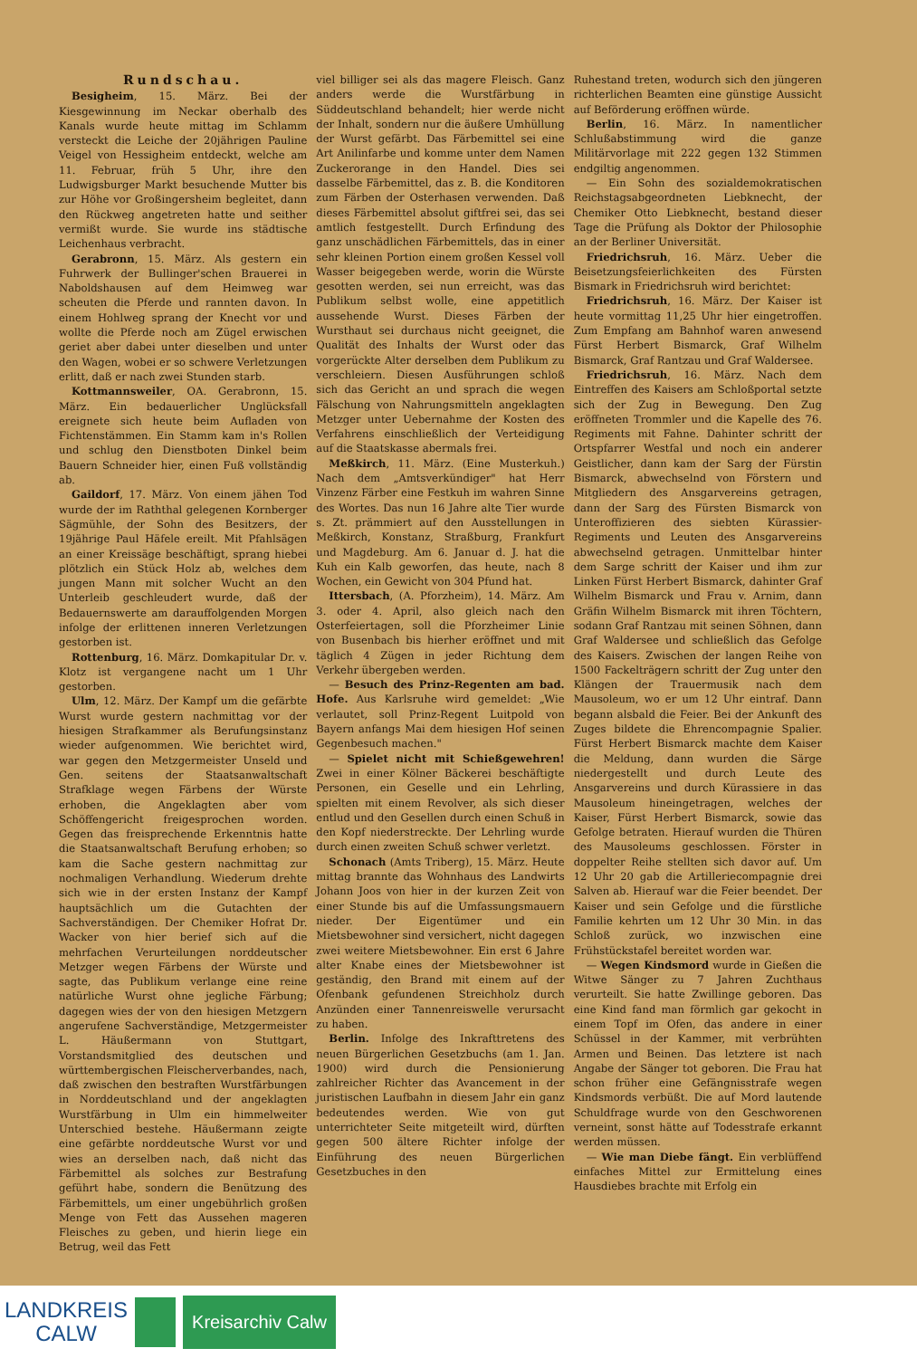Rundschau.
Besigheim, 15. März. Bei der Kiesgewinnung im Neckar oberhalb des Kanals wurde heute mittag im Schlamm versteckt die Leiche der 20jährigen Pauline Veigel von Hessigheim entdeckt, welche am 11. Februar, früh 5 Uhr, ihre den Ludwigsburger Markt besuchende Mutter bis zur Höhe vor Großingersheim begleitet, dann den Rückweg angetreten hatte und seither vermißt wurde. Sie wurde ins städtische Leichenhaus verbracht.
Gerabronn, 15. März. Als gestern ein Fuhrwerk der Bullinger'schen Brauerei in Naboldshausen auf dem Heimweg war scheuten die Pferde und rannten davon. In einem Hohlweg sprang der Knecht vor und wollte die Pferde noch am Zügel erwischen geriet aber dabei unter dieselben und unter den Wagen, wobei er so schwere Verletzungen erlitt, daß er nach zwei Stunden starb.
Kottmannsweiler, OA. Gerabronn, 15. März. Ein bedauerlicher Unglücksfall ereignete sich heute beim Aufladen von Fichtenstämmen. Ein Stamm kam in's Rollen und schlug den Dienstboten Dinkel beim Bauern Schneider hier, einen Fuß vollständig ab.
Gaildorf, 17. März. Von einem jähen Tod wurde der im Raththal gelegenen Kornberger Sägmühle, der Sohn des Besitzers, der 19jährige Paul Häfele ereilt. Mit Pfahlsägen an einer Kreissäge beschäftigt, sprang hiebei plötzlich ein Stück Holz ab, welches dem jungen Mann mit solcher Wucht an den Unterleib geschleudert wurde, daß der Bedauernswerte am darauffolgenden Morgen infolge der erlittenen inneren Verletzungen gestorben ist.
Rottenburg, 16. März. Domkapitular Dr. v. Klotz ist vergangene nacht um 1 Uhr gestorben.
Ulm, 12. März. Der Kampf um die gefärbte Wurst wurde gestern nachmittag vor der hiesigen Strafkammer als Berufungsinstanz wieder aufgenommen. Wie berichtet wird, war gegen den Metzgermeister Unseld und Gen. seitens der Staatsanwaltschaft Strafklage wegen Färbens der Würste erhoben, die Angeklagten aber vom Schöffengericht freigesprochen worden. Gegen das freisprechende Erkenntnis hatte die Staatsanwaltschaft Berufung erhoben; so kam die Sache gestern nachmittag zur nochmaligen Verhandlung. Wiederum drehte sich wie in der ersten Instanz der Kampf hauptsächlich um die Gutachten der Sachverständigen. Der Chemiker Hofrat Dr. Wacker von hier berief sich auf die mehrfachen Verurteilungen norddeutscher Metzger wegen Färbens der Würste und sagte, das Publikum verlange eine reine natürliche Wurst ohne jegliche Färbung; dagegen wies der von den hiesigen Metzgern angerufene Sachverständige, Metzgermeister L. Häußermann von Stuttgart, Vorstandsmitglied des deutschen und württembergischen Fleischerverbandes, nach, daß zwischen den bestraften Wurstfärbungen in Norddeutschland und der angeklagten Wurstfärbung in Ulm ein himmelweiter Unterschied bestehe. Häußermann zeigte eine gefärbte norddeutsche Wurst vor und wies an derselben nach, daß nicht das Färbemittel als solches zur Bestrafung geführt habe, sondern die Benützung des Färbemittels, um einer ungebührlich großen Menge von Fett das Aussehen mageren Fleisches zu geben, und hierin liege ein Betrug, weil das Fett
viel billiger sei als das magere Fleisch. Ganz anders werde die Wurstfärbung in Süddeutschland behandelt; hier werde nicht der Inhalt, sondern nur die äußere Umhüllung der Wurst gefärbt. Das Färbemittel sei eine Art Anilinfarbe und komme unter dem Namen Zuckerorange in den Handel. Dies sei dasselbe Färbemittel, das z. B. die Konditoren zum Färben der Osterhasen verwenden. Daß dieses Färbemittel absolut giftfrei sei, das sei amtlich festgestellt. Durch Erfindung des ganz unschädlichen Färbemittels, das in einer sehr kleinen Portion einem großen Kessel voll Wasser beigegeben werde, worin die Würste gesotten werden, sei nun erreicht, was das Publikum selbst wolle, eine appetitlich aussehende Wurst. Dieses Färben der Wursthaut sei durchaus nicht geeignet, die Qualität des Inhalts der Wurst oder das vorgerückte Alter derselben dem Publikum zu verschleiern. Diesen Ausführungen schloß sich das Gericht an und sprach die wegen Fälschung von Nahrungsmitteln angeklagten Metzger unter Uebernahme der Kosten des Verfahrens einschließlich der Verteidigung auf die Staatskasse abermals frei.
Meßkirch, 11. März. (Eine Musterkuh.) Nach dem „Amtsverkündiger" hat Herr Vinzenz Färber eine Festkuh im wahren Sinne des Wortes. Das nun 16 Jahre alte Tier wurde s. Zt. prämmiert auf den Ausstellungen in Meßkirch, Konstanz, Straßburg, Frankfurt und Magdeburg. Am 6. Januar d. J. hat die Kuh ein Kalb geworfen, das heute, nach 8 Wochen, ein Gewicht von 304 Pfund hat.
Ittersbach, (A. Pforzheim), 14. März. Am 3. oder 4. April, also gleich nach den Osterfeiertagen, soll die Pforzheimer Linie von Busenbach bis hierher eröffnet und mit täglich 4 Zügen in jeder Richtung dem Verkehr übergeben werden.
— Besuch des Prinz-Regenten am bad. Hofe. Aus Karlsruhe wird gemeldet: „Wie verlautet, soll Prinz-Regent Luitpold von Bayern anfangs Mai dem hiesigen Hof seinen Gegenbesuch machen."
— Spielet nicht mit Schießgewehren! Zwei in einer Kölner Bäckerei beschäftigte Personen, ein Geselle und ein Lehrling, spielten mit einem Revolver, als sich dieser entlud und den Gesellen durch einen Schuß in den Kopf niederstreckte. Der Lehrling wurde durch einen zweiten Schuß schwer verletzt.
Schonach (Amts Triberg), 15. März. Heute mittag brannte das Wohnhaus des Landwirts Johann Joos von hier in der kurzen Zeit von einer Stunde bis auf die Umfassungsmauern nieder. Der Eigentümer und ein Mietsbewohner sind versichert, nicht dagegen zwei weitere Mietsbewohner. Ein erst 6 Jahre alter Knabe eines der Mietsbewohner ist geständig, den Brand mit einem auf der Ofenbank gefundenen Streichholz durch Anzünden einer Tannenreiswelle verursacht zu haben.
Berlin. Infolge des Inkrafttretens des neuen Bürgerlichen Gesetzbuchs (am 1. Jan. 1900) wird durch die Pensionierung zahlreicher Richter das Avancement in der juristischen Laufbahn in diesem Jahr ein ganz bedeutendes werden. Wie von gut unterrichteter Seite mitgeteilt wird, dürften gegen 500 ältere Richter infolge der Einführung des neuen Bürgerlichen Gesetzbuches in den
Ruhestand treten, wodurch sich den jüngeren richterlichen Beamten eine günstige Aussicht auf Beförderung eröffnen würde.
Berlin, 16. März. In namentlicher Schlußabstimmung wird die ganze Militärvorlage mit 222 gegen 132 Stimmen endgiltig angenommen.
— Ein Sohn des sozialdemokratischen Reichstagsabgeordneten Liebknecht, der Chemiker Otto Liebknecht, bestand dieser Tage die Prüfung als Doktor der Philosophie an der Berliner Universität.
Friedrichsruh, 16. März. Ueber die Beisetzungsfeierlichkeiten des Fürsten Bismark in Friedrichsruh wird berichtet:
Friedrichsruh, 16. März. Der Kaiser ist heute vormittag 11,25 Uhr hier eingetroffen. Zum Empfang am Bahnhof waren anwesend Fürst Herbert Bismarck, Graf Wilhelm Bismarck, Graf Rantzau und Graf Waldersee.
Friedrichsruh, 16. März. Nach dem Eintreffen des Kaisers am Schloßportal setzte sich der Zug in Bewegung. Den Zug eröffneten Trommler und die Kapelle des 76. Regiments mit Fahne. Dahinter schritt der Ortspfarrer Westfal und noch ein anderer Geistlicher, dann kam der Sarg der Fürstin Bismarck, abwechselnd von Förstern und Mitgliedern des Ansgarvereins getragen, dann der Sarg des Fürsten Bismarck von Unteroffizieren des siebten Kürassier-Regiments und Leuten des Ansgarvereins abwechselnd getragen. Unmittelbar hinter dem Sarge schritt der Kaiser und ihm zur Linken Fürst Herbert Bismarck, dahinter Graf Wilhelm Bismarck und Frau v. Arnim, dann Gräfin Wilhelm Bismarck mit ihren Töchtern, sodann Graf Rantzau mit seinen Söhnen, dann Graf Waldersee und schließlich das Gefolge des Kaisers. Zwischen der langen Reihe von 1500 Fackelträgern schritt der Zug unter den Klängen der Trauermusik nach dem Mausoleum, wo er um 12 Uhr eintraf. Dann begann alsbald die Feier. Bei der Ankunft des Zuges bildete die Ehrencompagnie Spalier. Fürst Herbert Bismarck machte dem Kaiser die Meldung, dann wurden die Särge niedergestellt und durch Leute des Ansgarvereins und durch Kürassiere in das Mausoleum hineingetragen, welches der Kaiser, Fürst Herbert Bismarck, sowie das Gefolge betraten. Hierauf wurden die Thüren des Mausoleums geschlossen. Förster in doppelter Reihe stellten sich davor auf. Um 12 Uhr 20 gab die Artilleriecompagnie drei Salven ab. Hierauf war die Feier beendet. Der Kaiser und sein Gefolge und die fürstliche Familie kehrten um 12 Uhr 30 Min. in das Schloß zurück, wo inzwischen eine Frühstückstafel bereitet worden war.
— Wegen Kindsmord wurde in Gießen die Witwe Sänger zu 7 Jahren Zuchthaus verurteilt. Sie hatte Zwillinge geboren. Das eine Kind fand man förmlich gar gekocht in einem Topf im Ofen, das andere in einer Schüssel in der Kammer, mit verbrühten Armen und Beinen. Das letztere ist nach Angabe der Sänger tot geboren. Die Frau hat schon früher eine Gefängnisstrafe wegen Kindsmords verbüßt. Die auf Mord lautende Schuldfrage wurde von den Geschworenen verneint, sonst hätte auf Todesstrafe erkannt werden müssen.
— Wie man Diebe fängt. Ein verblüffend einfaches Mittel zur Ermittelung eines Hausdiebes brachte mit Erfolg ein
LANDKREIS
CALW
Kreisarchiv Calw